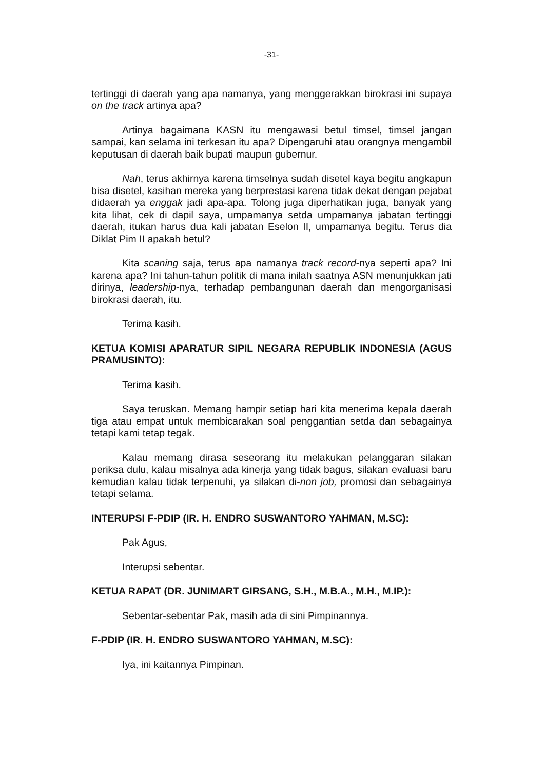-31-
tertinggi di daerah yang apa namanya, yang menggerakkan birokrasi ini supaya on the track artinya apa?
Artinya bagaimana KASN itu mengawasi betul timsel, timsel jangan sampai, kan selama ini terkesan itu apa? Dipengaruhi atau orangnya mengambil keputusan di daerah baik bupati maupun gubernur.
Nah, terus akhirnya karena timselnya sudah disetel kaya begitu angkapun bisa disetel, kasihan mereka yang berprestasi karena tidak dekat dengan pejabat didaerah ya enggak jadi apa-apa. Tolong juga diperhatikan juga, banyak yang kita lihat, cek di dapil saya, umpamanya setda umpamanya jabatan tertinggi daerah, itukan harus dua kali jabatan Eselon II, umpamanya begitu. Terus dia Diklat Pim II apakah betul?
Kita scaning saja, terus apa namanya track record-nya seperti apa? Ini karena apa? Ini tahun-tahun politik di mana inilah saatnya ASN menunjukkan jati dirinya, leadership-nya, terhadap pembangunan daerah dan mengorganisasi birokrasi daerah, itu.
Terima kasih.
KETUA KOMISI APARATUR SIPIL NEGARA REPUBLIK INDONESIA (AGUS PRAMUSINTO):
Terima kasih.
Saya teruskan. Memang hampir setiap hari kita menerima kepala daerah tiga atau empat untuk membicarakan soal penggantian setda dan sebagainya tetapi kami tetap tegak.
Kalau memang dirasa seseorang itu melakukan pelanggaran silakan periksa dulu, kalau misalnya ada kinerja yang tidak bagus, silakan evaluasi baru kemudian kalau tidak terpenuhi, ya silakan di-non job, promosi dan sebagainya tetapi selama.
INTERUPSI F-PDIP (IR. H. ENDRO SUSWANTORO YAHMAN, M.SC):
Pak Agus,
Interupsi sebentar.
KETUA RAPAT (DR. JUNIMART GIRSANG, S.H., M.B.A., M.H., M.IP.):
Sebentar-sebentar Pak, masih ada di sini Pimpinannya.
F-PDIP (IR. H. ENDRO SUSWANTORO YAHMAN, M.SC):
Iya, ini kaitannya Pimpinan.